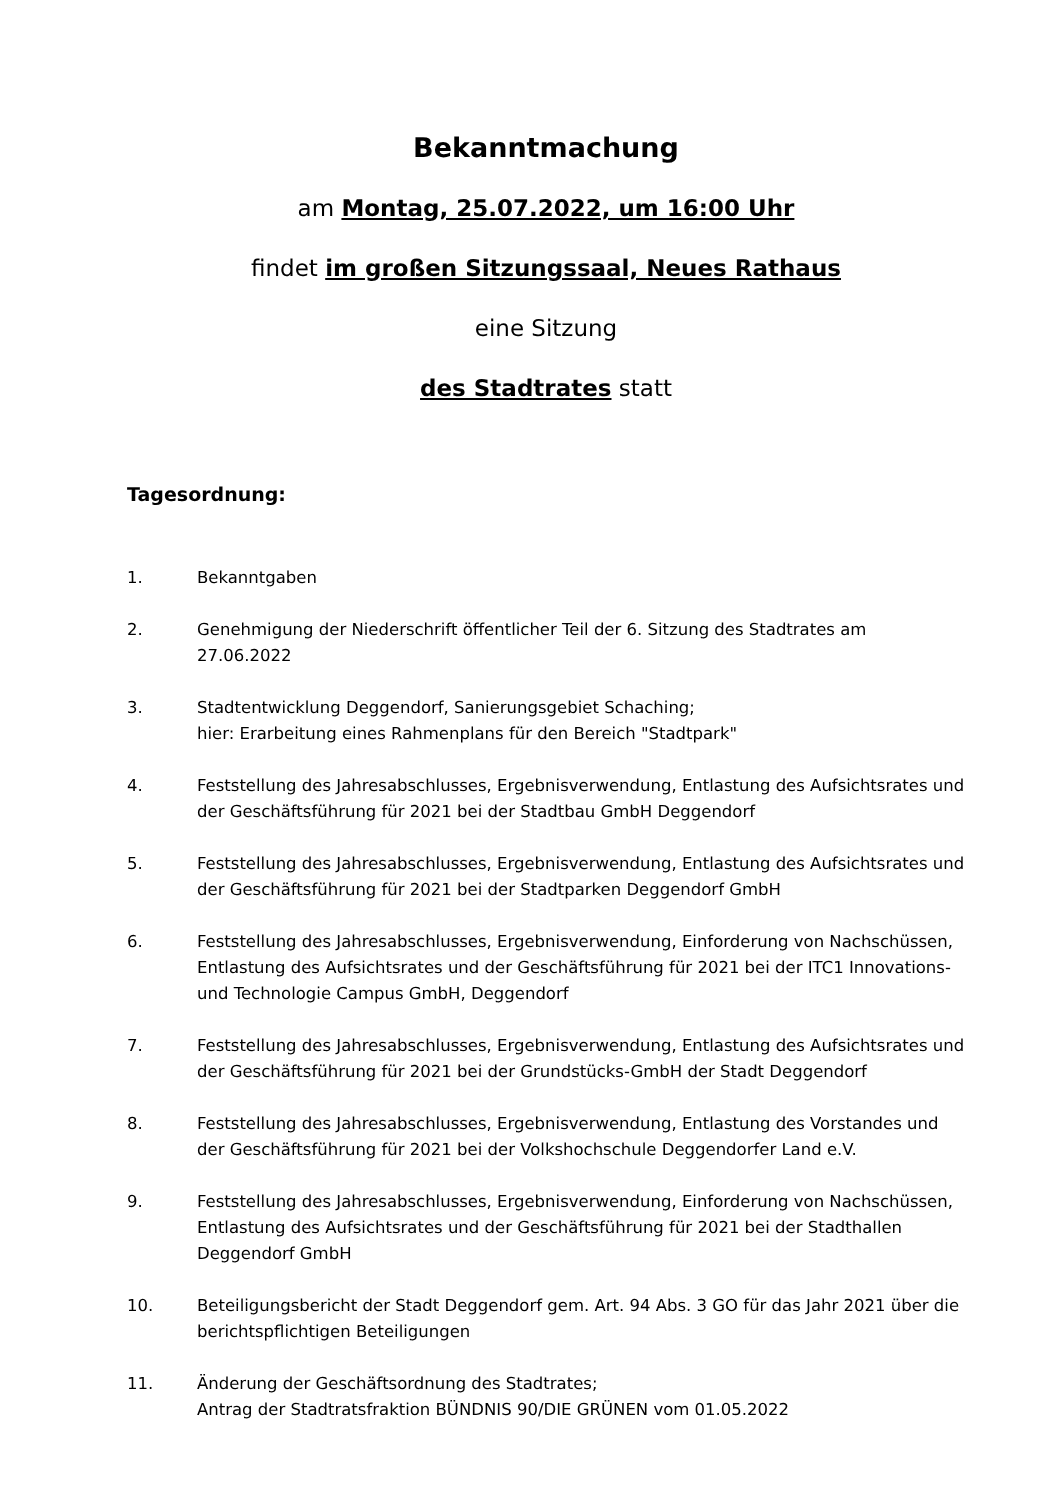Bekanntmachung
am Montag, 25.07.2022, um 16:00 Uhr
findet im großen Sitzungssaal, Neues Rathaus
eine Sitzung
des Stadtrates statt
Tagesordnung:
1. Bekanntgaben
2. Genehmigung der Niederschrift öffentlicher Teil der 6. Sitzung des Stadtrates am 27.06.2022
3. Stadtentwicklung Deggendorf, Sanierungsgebiet Schaching;
hier: Erarbeitung eines Rahmenplans für den Bereich "Stadtpark"
4. Feststellung des Jahresabschlusses, Ergebnisverwendung, Entlastung des Aufsichtsrates und der Geschäftsführung für 2021 bei der Stadtbau GmbH Deggendorf
5. Feststellung des Jahresabschlusses, Ergebnisverwendung, Entlastung des Aufsichtsrates und der Geschäftsführung für 2021 bei der Stadtparken Deggendorf GmbH
6. Feststellung des Jahresabschlusses, Ergebnisverwendung, Einforderung von Nachschüssen, Entlastung des Aufsichtsrates und der Geschäftsführung für 2021 bei der ITC1 Innovations- und Technologie Campus GmbH, Deggendorf
7. Feststellung des Jahresabschlusses, Ergebnisverwendung, Entlastung des Aufsichtsrates und der Geschäftsführung für 2021 bei der Grundstücks-GmbH der Stadt Deggendorf
8. Feststellung des Jahresabschlusses, Ergebnisverwendung, Entlastung des Vorstandes und der Geschäftsführung für 2021 bei der Volkshochschule Deggendorfer Land e.V.
9. Feststellung des Jahresabschlusses, Ergebnisverwendung, Einforderung von Nachschüssen, Entlastung des Aufsichtsrates und der Geschäftsführung für 2021 bei der Stadthallen Deggendorf GmbH
10. Beteiligungsbericht der Stadt Deggendorf gem. Art. 94 Abs. 3 GO für das Jahr 2021 über die berichtspflichtigen Beteiligungen
11. Änderung der Geschäftsordnung des Stadtrates;
Antrag der Stadtratsfraktion BÜNDNIS 90/DIE GRÜNEN vom 01.05.2022